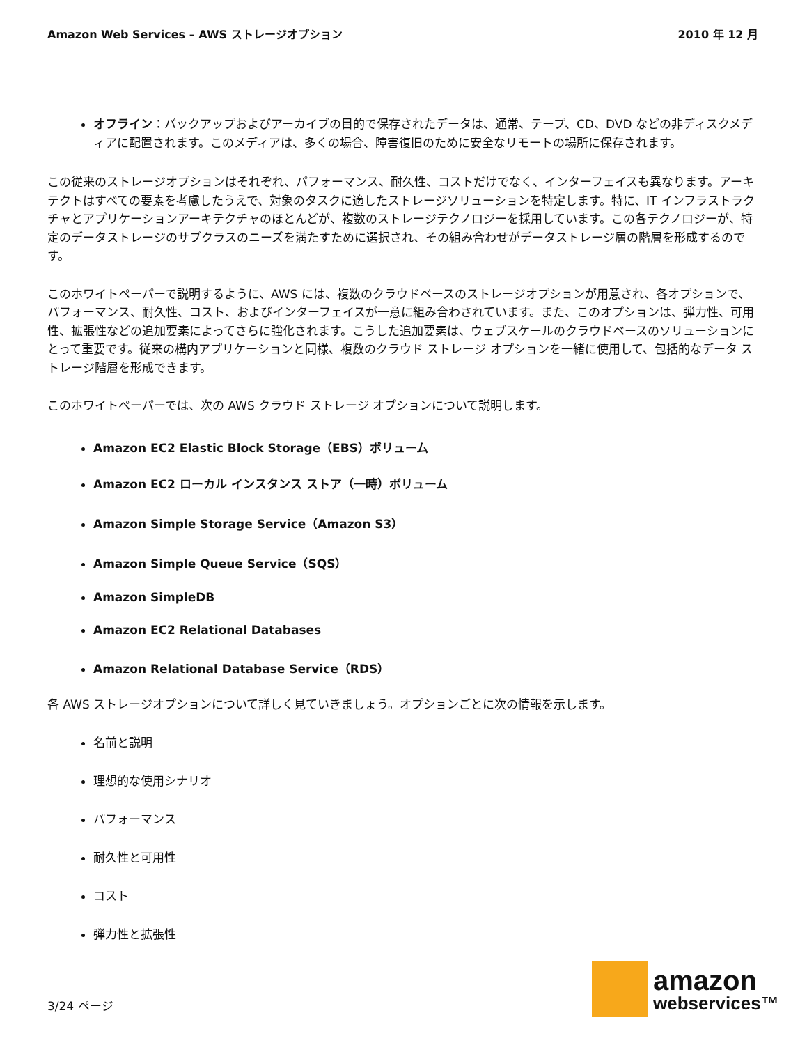Amazon Web Services – AWS ストレージオプション 2010 年 12 月
オフライン：バックアップおよびアーカイブの目的で保存されたデータは、通常、テープ、CD、DVD などの非ディスクメディアに配置されます。このメディアは、多くの場合、障害復旧のために安全なリモートの場所に保存されます。
この従来のストレージオプションはそれぞれ、パフォーマンス、耐久性、コストだけでなく、インターフェイスも異なります。アーキテクトはすべての要素を考慮したうえで、対象のタスクに適したストレージソリューションを特定します。特に、IT インフラストラクチャとアプリケーションアーキテクチャのほとんどが、複数のストレージテクノロジーを採用しています。この各テクノロジーが、特定のデータストレージのサブクラスのニーズを満たすために選択され、その組み合わせがデータストレージ層の階層を形成するのです。
このホワイトペーパーで説明するように、AWS には、複数のクラウドベースのストレージオプションが用意され、各オプションで、パフォーマンス、耐久性、コスト、およびインターフェイスが一意に組み合わされています。また、このオプションは、弾力性、可用性、拡張性などの追加要素によってさらに強化されます。こうした追加要素は、ウェブスケールのクラウドベースのソリューションにとって重要です。従来の構内アプリケーションと同様、複数のクラウド ストレージ オプションを一緒に使用して、包括的なデータ ストレージ階層を形成できます。
このホワイトペーパーでは、次の AWS クラウド ストレージ オプションについて説明します。
Amazon EC2 Elastic Block Storage（EBS）ボリューム
Amazon EC2 ローカル インスタンス ストア（一時）ボリューム
Amazon Simple Storage Service（Amazon S3）
Amazon Simple Queue Service（SQS）
Amazon SimpleDB
Amazon EC2 Relational Databases
Amazon Relational Database Service（RDS）
各 AWS ストレージオプションについて詳しく見ていきましょう。オプションごとに次の情報を示します。
名前と説明
理想的な使用シナリオ
パフォーマンス
耐久性と可用性
コスト
弾力性と拡張性
3/24 ページ
amazon
webservices™